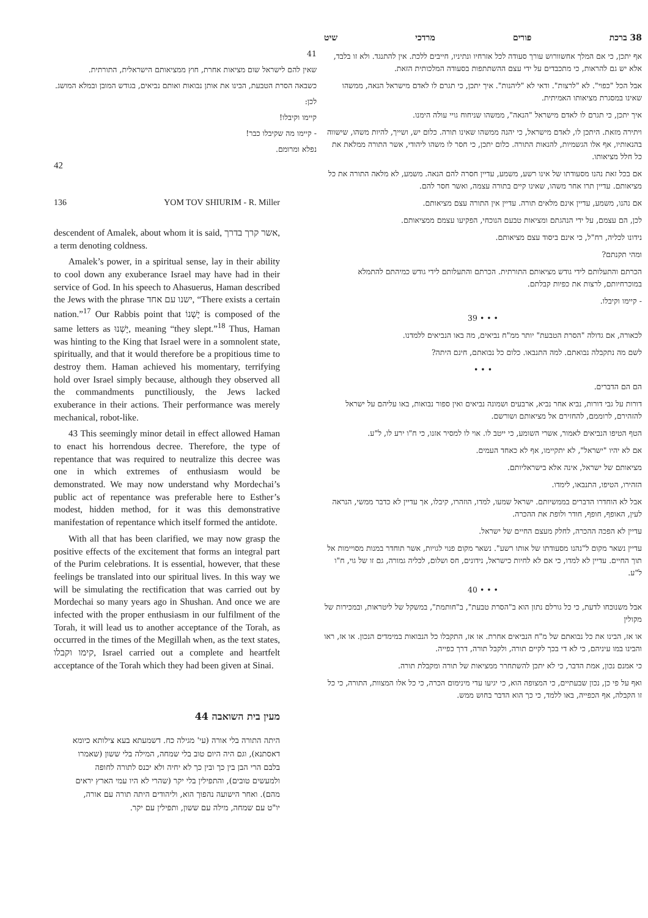38 ברכת פורים מרדכי שיט
אף יתכן, כי אם המלך אחשוורוש עורך סעודה לכל אזרחיו ונתיניו, חייבים ללכת. אין להתנגד. ולא זו בלבד, אלא יש גם להראות, כי מתכבדים על ידי עצם ההשתתפות בסעודה המלכותית הזאת.
אבל הכל "כפוי". לא "לרצות". ודאי לא "ליהנות". איך יתכן, כי תגרם לו לאדם מישראל הנאה, ממשהו שאינו במסגרת מציאותו האמיתית.
איך יתכן, כי תגרם לו לאדם מישראל "הנאה", ממשהו שניחוח גויי עולה הימנו.
ויתירה מזאת. היתכן לו, לאדם מישראל, כי יהנה ממשהו שאינו תורה. כלום יש, ושייך, להיות משהו, שישווה בהנאותיו, אף אלו הגשמיות, להנאות התורה. כלום יתכן, כי חסר לו משהו ליהודי, אשר התורה ממלאת את כל חלל מציאותו.
אם בכל זאת נהנו מסעודתו של אינו רשע, משמע, עדיין חסרה להם הנאה. משמע, לא מלאה התורה את כל מציאותם. עדיין תרו אחר משהו, שאינו קיים בתורה עצמה, ואשר חסר להם.
אם נהנו, משמע, עדיין אינם מלאים תורה. עדיין אין התורה עצם מציאותם.
לכן, הם עצמם, על ידי הנהגתם ומציאות טבעם הנוכחי, הפקיעו עצמם ממציאותם.
נידונו לכליה, רח"ל, כי אינם ביסוד עצם מציאותם.
ומהי תקנתם?
הכרתם והתעלותם לידי גודש מציאותם התורתית. הכרתם והתעלותם לידי גודש כמיהתם להתמלא במוכרחיותם, לרצות את כפיות קבלתם.
- קיימו וקיבלו.
• • • 39
לכאורה, אם גדולה "הסרת הטבעת" יותר ממ"ח נביאים, מה באו הנביאים ללמדנו.
לשם מה נתקבלה נבואתם. למה התנבאו. כלום כל נבואתם, חינם היתה?
• • •
הם הם הדברים.
דורות על גבי דורות, נביא אחר נביא, ארבעים ושמונה נביאים ואין ספור נבואות, באו עליהם על ישראל להזהירם, לרוממם, להחזירם אל מציאותם ושורשם.
הטף הטיפו הנביאים לאמור, אשרי השומע, כי ייטב לו. אוי לו למסיר אזנו, כי ח"ו ירע לו, ל"ע.
אם לא יהיו "ישראל", לא יתקיימו, אף לא כאחד העמים.
מציאותם של ישראל, אינה אלא בישראליותם.
הזהירו, הטיפו, התנבאו, לימדו.
אבל לא הוחדרו הדברים בממשיותם. ישראל שמעו, למדו, הוזהרו, קיבלו, אך עדיין לא כדבר ממשי, הנראה לעין, האופף, חופף, חודר ולופת את ההכרה.
עדיין לא הפכה ההכרה, לחלק מעצם החיים של ישראל.
עדיין נשאר מקום ל"נהנו מסעודתו של אותו רשע". נשאר מקום פנוי לגויות, אשר תוחדר במנות מסויימות אל תוך החיים. עדיין לא למדו, כי אם לא לחיות כישראל, נידונים, חס ושלום, לכליה גמורה, גם זו של גוי, ח"ו ל"ע.
• • • 40
אבל משנוכחו לדעת, כי כל גורלם נתון הוא ב"הסרת טבעת", ב"חותמת", במשקל של ליטראות, ובמכירות של מקולין
או אז, הבינו את כל נבואתם של מ"ח הנביאים אחרת. או אז, התקבלו כל הנבואות במימדים הנכון. או אז, ראו והבינו במו עיניהם, כי לא די בכך לקיים תורה, ולקבל תורה, דרך כפייה.
כי אמנם נכון, אמת הדבר, כי לא יתכן להשתחרר ממציאות של תורה ומקבלת תורה.
ואף על פי כן, נכון שבעתיים, כי המצופה הוא, כי יגיעו עדי מינימום הכרה, כי כל אלו המצוות, התורה, כי כל זו הקבלה, אף הכפייה, באו ללמד, כי כך הוא הדבר בחוש ממש.
41
שאין להם לישראל שום מציאות אחרת, חוץ ממציאותם הישראלית, התורתית.
כשבאה הסרת הטבעת, הבינו את אותן נבואות ואותם נביאים, בגודש המובן ובמלא המושג.
לכן:
קיימו וקיבלו!
- קיימו מה שקיבלו כבר!
נפלא ומרומם.
42
136 YOM TOV SHIURIM - R. Miller
descendent of Amalek, about whom it is said, אשר קרך בדרך, a term denoting coldness.
Amalek’s power, in a spiritual sense, lay in their ability to cool down any exuberance Israel may have had in their service of God. In his speech to Ahasuerus, Haman described the Jews with the phrase ישנו עם אחד, “There exists a certain nation.”<sup>17</sup> Our Rabbis point that יֶשְׁנוֹ is composed of the same letters as יָשְׁנוּ, meaning “they slept.”<sup>18</sup> Thus, Haman was hinting to the King that Israel were in a somnolent state, spiritually, and that it would therefore be a propitious time to destroy them. Haman achieved his momentary, terrifying hold over Israel simply because, although they observed all the commandments punctiliously, the Jews lacked exuberance in their actions. Their performance was merely mechanical, robot-like.
43 This seemingly minor detail in effect allowed Haman to enact his horrendous decree. Therefore, the type of repentance that was required to neutralize this decree was one in which extremes of enthusiasm would be demonstrated. We may now understand why Mordechai’s public act of repentance was preferable here to Esther’s modest, hidden method, for it was this demonstrative manifestation of repentance which itself formed the antidote.
With all that has been clarified, we may now grasp the positive effects of the excitement that forms an integral part of the Purim celebrations. It is essential, however, that these feelings be translated into our spiritual lives. In this way we will be simulating the rectification that was carried out by Mordechai so many years ago in Shushan. And once we are infected with the proper enthusiasm in our fulfilment of the Torah, it will lead us to another acceptance of the Torah, as occurred in the times of the Megillah when, as the text states, קימו וקבלו, Israel carried out a complete and heartfelt acceptance of the Torah which they had been given at Sinai.
מעין בית השואבה 44
היתה התורה בלי אורה (עי' מגילה כח. דשמעתא בעא צילותא כיומא דאסתנא), וגם היה היום טוב בלי שמחה, המילה בלי ששון (שאמרו בלבם הרי הבן בין כך ובין כך לא יחיה ולא יכנס לתורה לחופה ולמעשים טובים), והתפילין בלי יקר (שהרי לא היו עמי הארץ יראים מהם). ואחר הישועה נהפוך הוא, וליהודים היתה תורה עם אורה, יו"ט עם שמחה, מילה עם ששון, ותפילין עם יקר.